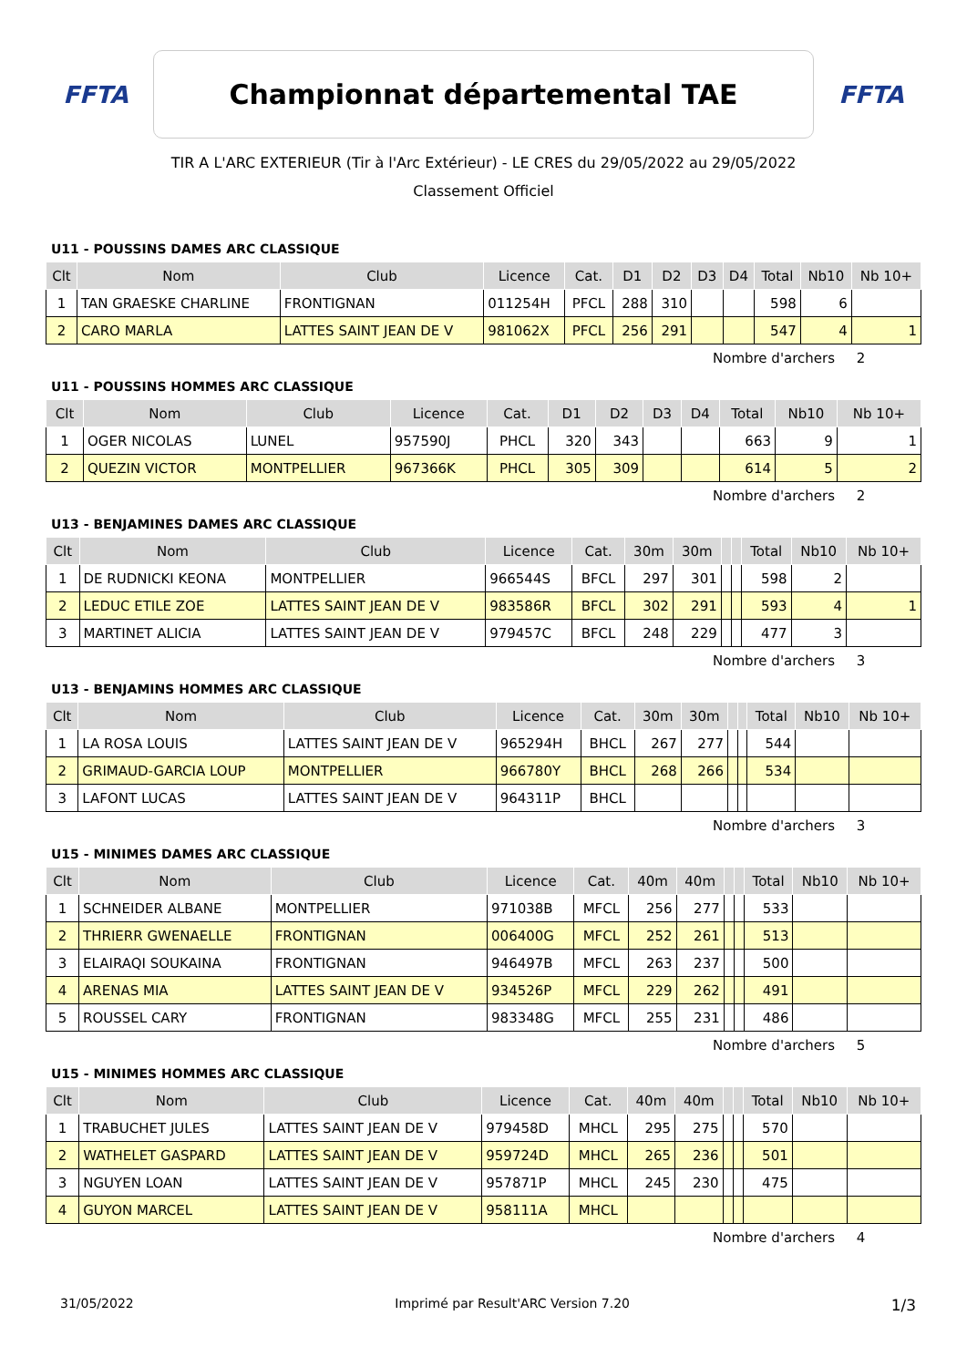FFTA
Championnat départemental TAE
FFTA
TIR A L'ARC EXTERIEUR (Tir à l'Arc Extérieur) - LE CRES du 29/05/2022 au 29/05/2022
Classement Officiel
U11 - POUSSINS DAMES ARC CLASSIQUE
| Clt | Nom | Club | Licence | Cat. | D1 | D2 | D3 | D4 | Total | Nb10 | Nb 10+ |
| --- | --- | --- | --- | --- | --- | --- | --- | --- | --- | --- | --- |
| 1 | TAN GRAESKE CHARLINE | FRONTIGNAN | 011254H | PFCL | 288 | 310 | | | 598 | 6 | |
| 2 | CARO MARLA | LATTES SAINT JEAN DE V | 981062X | PFCL | 256 | 291 | | | 547 | 4 | 1 |
Nombre d'archers 2
U11 - POUSSINS HOMMES ARC CLASSIQUE
| Clt | Nom | Club | Licence | Cat. | D1 | D2 | D3 | D4 | Total | Nb10 | Nb 10+ |
| --- | --- | --- | --- | --- | --- | --- | --- | --- | --- | --- | --- |
| 1 | OGER NICOLAS | LUNEL | 957590J | PHCL | 320 | 343 | | | 663 | 9 | 1 |
| 2 | QUEZIN VICTOR | MONTPELLIER | 967366K | PHCL | 305 | 309 | | | 614 | 5 | 2 |
Nombre d'archers 2
U13 - BENJAMINES DAMES ARC CLASSIQUE
| Clt | Nom | Club | Licence | Cat. | 30m | 30m | | | Total | Nb10 | Nb 10+ |
| --- | --- | --- | --- | --- | --- | --- | --- | --- | --- | --- | --- |
| 1 | DE RUDNICKI KEONA | MONTPELLIER | 966544S | BFCL | 297 | 301 | | | 598 | 2 | |
| 2 | LEDUC ETILE ZOE | LATTES SAINT JEAN DE V | 983586R | BFCL | 302 | 291 | | | 593 | 4 | 1 |
| 3 | MARTINET ALICIA | LATTES SAINT JEAN DE V | 979457C | BFCL | 248 | 229 | | | 477 | 3 | |
Nombre d'archers 3
U13 - BENJAMINS HOMMES ARC CLASSIQUE
| Clt | Nom | Club | Licence | Cat. | 30m | 30m | | | Total | Nb10 | Nb 10+ |
| --- | --- | --- | --- | --- | --- | --- | --- | --- | --- | --- | --- |
| 1 | LA ROSA LOUIS | LATTES SAINT JEAN DE V | 965294H | BHCL | 267 | 277 | | | 544 | | |
| 2 | GRIMAUD-GARCIA LOUP | MONTPELLIER | 966780Y | BHCL | 268 | 266 | | | 534 | | |
| 3 | LAFONT LUCAS | LATTES SAINT JEAN DE V | 964311P | BHCL | | | | | | | |
Nombre d'archers 3
U15 - MINIMES DAMES ARC CLASSIQUE
| Clt | Nom | Club | Licence | Cat. | 40m | 40m | | | Total | Nb10 | Nb 10+ |
| --- | --- | --- | --- | --- | --- | --- | --- | --- | --- | --- | --- |
| 1 | SCHNEIDER ALBANE | MONTPELLIER | 971038B | MFCL | 256 | 277 | | | 533 | | |
| 2 | THRIERR GWENAELLE | FRONTIGNAN | 006400G | MFCL | 252 | 261 | | | 513 | | |
| 3 | ELAIRAQI SOUKAINA | FRONTIGNAN | 946497B | MFCL | 263 | 237 | | | 500 | | |
| 4 | ARENAS MIA | LATTES SAINT JEAN DE V | 934526P | MFCL | 229 | 262 | | | 491 | | |
| 5 | ROUSSEL CARY | FRONTIGNAN | 983348G | MFCL | 255 | 231 | | | 486 | | |
Nombre d'archers 5
U15 - MINIMES HOMMES ARC CLASSIQUE
| Clt | Nom | Club | Licence | Cat. | 40m | 40m | | | Total | Nb10 | Nb 10+ |
| --- | --- | --- | --- | --- | --- | --- | --- | --- | --- | --- | --- |
| 1 | TRABUCHET JULES | LATTES SAINT JEAN DE V | 979458D | MHCL | 295 | 275 | | | 570 | | |
| 2 | WATHELET GASPARD | LATTES SAINT JEAN DE V | 959724D | MHCL | 265 | 236 | | | 501 | | |
| 3 | NGUYEN LOAN | LATTES SAINT JEAN DE V | 957871P | MHCL | 245 | 230 | | | 475 | | |
| 4 | GUYON MARCEL | LATTES SAINT JEAN DE V | 958111A | MHCL | | | | | | | |
Nombre d'archers 4
31/05/2022 Imprimé par Result'ARC Version 7.20 1/3